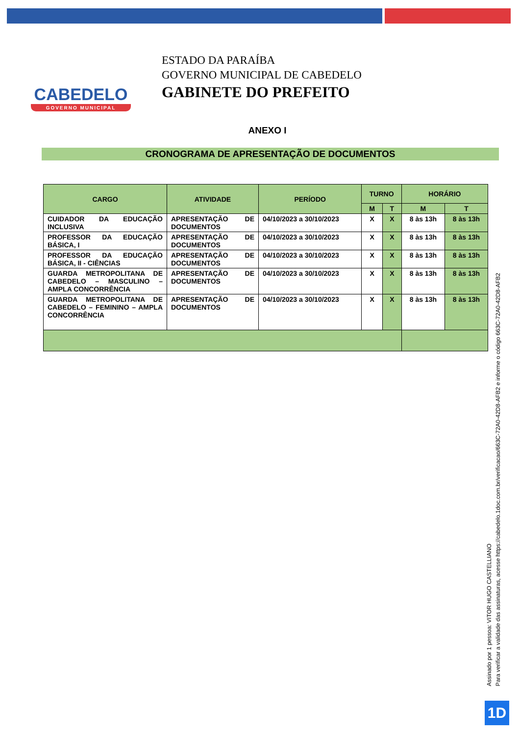CABEDELO
GOVERNO MUNICIPAL
ESTADO DA PARAÍBA
GOVERNO MUNICIPAL DE CABEDELO
GABINETE DO PREFEITO
ANEXO I
CRONOGRAMA DE APRESENTAÇÃO DE DOCUMENTOS
| CARGO | ATIVIDADE | PERÍODO | TURNO | | HORÁRIO | |
| --- | --- | --- | --- | --- | --- | --- |
| | | | M | T | M | T |
| CUIDADOR DA EDUCAÇÃO INCLUSIVA | APRESENTAÇÃO DE DOCUMENTOS | 04/10/2023 a 30/10/2023 | X | X | 8 às 13h | 8 às 13h |
| PROFESSOR DA EDUCAÇÃO BÁSICA, I | APRESENTAÇÃO DE DOCUMENTOS | 04/10/2023 a 30/10/2023 | X | X | 8 às 13h | 8 às 13h |
| PROFESSOR DA EDUCAÇÃO BÁSICA, II - CIÊNCIAS | APRESENTAÇÃO DE DOCUMENTOS | 04/10/2023 a 30/10/2023 | X | X | 8 às 13h | 8 às 13h |
| GUARDA METROPOLITANA DE CABEDELO – MASCULINO – AMPLA CONCORRÊNCIA | APRESENTAÇÃO DE DOCUMENTOS | 04/10/2023 a 30/10/2023 | X | X | 8 às 13h | 8 às 13h |
| GUARDA METROPOLITANA DE CABEDELO – FEMININO – AMPLA CONCORRÊNCIA | APRESENTAÇÃO DE DOCUMENTOS | 04/10/2023 a 30/10/2023 | X | X | 8 às 13h | 8 às 13h |
Assinado por 1 pessoa: VITOR HUGO CASTELLIANO
Para verificar a validade das assinaturas, acesse https://cabedelo.1doc.com.br/verificacao/663C-72A0-42D8-AFB2 e informe o código 663C-72A0-42D8-AFB2
1D